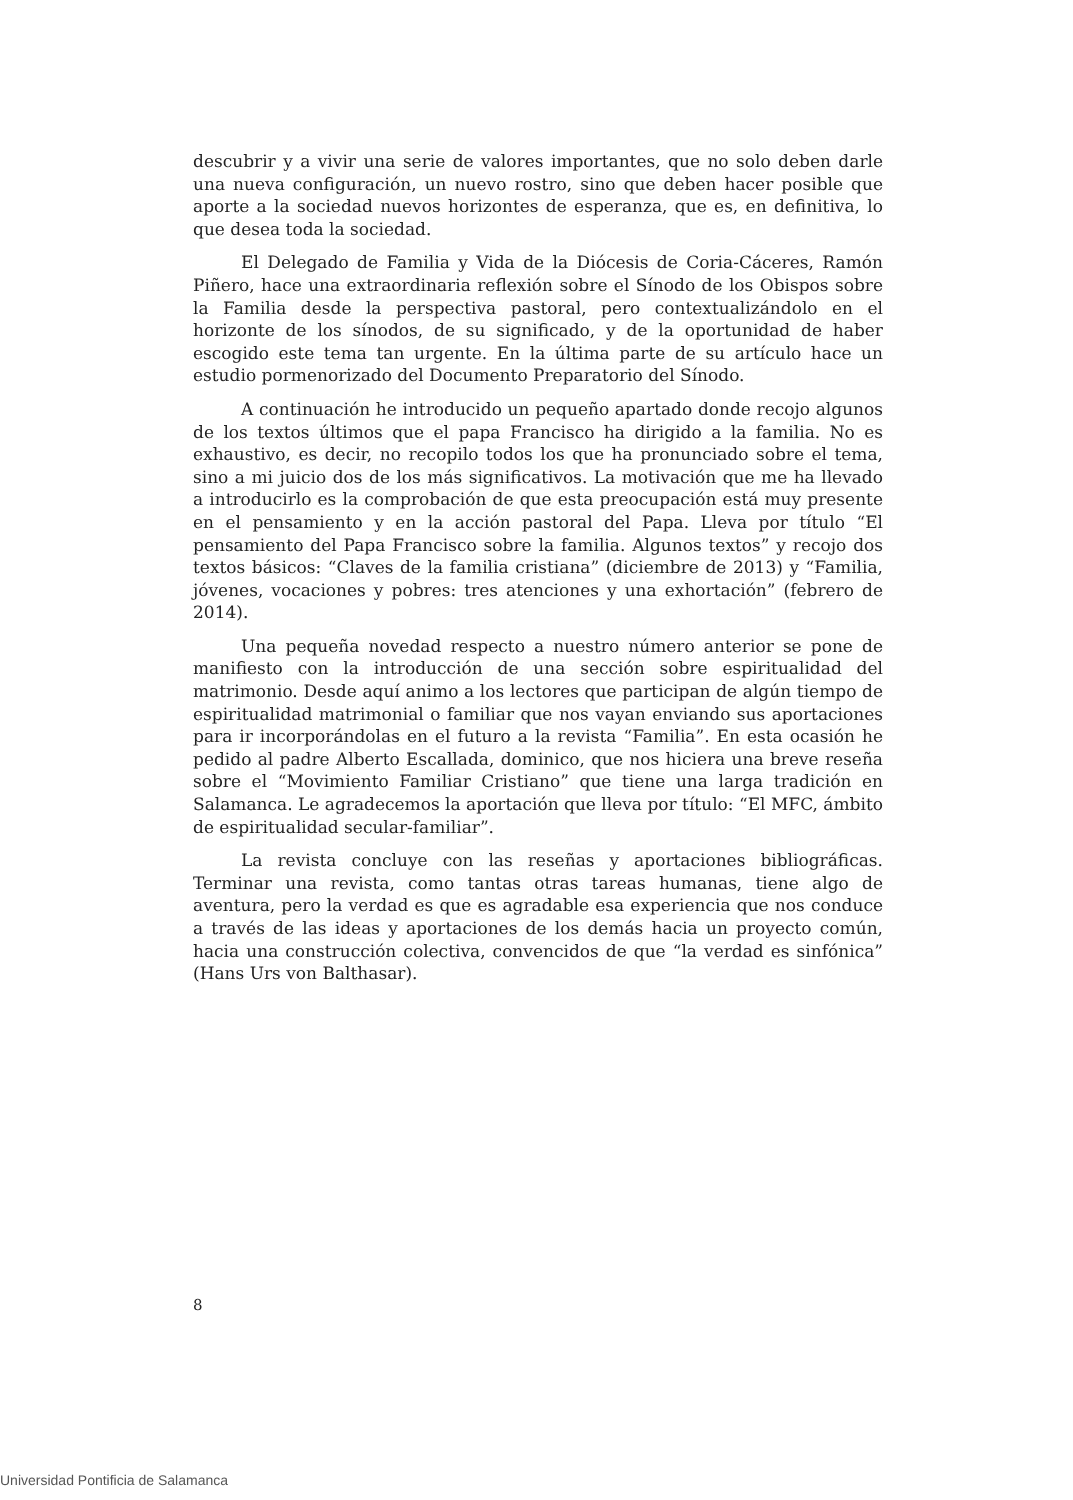descubrir y a vivir una serie de valores importantes, que no solo deben darle una nueva configuración, un nuevo rostro, sino que deben hacer posible que aporte a la sociedad nuevos horizontes de esperanza, que es, en definitiva, lo que desea toda la sociedad.
El Delegado de Familia y Vida de la Diócesis de Coria-Cáceres, Ramón Piñero, hace una extraordinaria reflexión sobre el Sínodo de los Obispos sobre la Familia desde la perspectiva pastoral, pero contextualizándolo en el horizonte de los sínodos, de su significado, y de la oportunidad de haber escogido este tema tan urgente. En la última parte de su artículo hace un estudio pormenorizado del Documento Preparatorio del Sínodo.
A continuación he introducido un pequeño apartado donde recojo algunos de los textos últimos que el papa Francisco ha dirigido a la familia. No es exhaustivo, es decir, no recopilo todos los que ha pronunciado sobre el tema, sino a mi juicio dos de los más significativos. La motivación que me ha llevado a introducirlo es la comprobación de que esta preocupación está muy presente en el pensamiento y en la acción pastoral del Papa. Lleva por título “El pensamiento del Papa Francisco sobre la familia. Algunos textos” y recojo dos textos básicos: “Claves de la familia cristiana” (diciembre de 2013) y “Familia, jóvenes, vocaciones y pobres: tres atenciones y una exhortación” (febrero de 2014).
Una pequeña novedad respecto a nuestro número anterior se pone de manifiesto con la introducción de una sección sobre espiritualidad del matrimonio. Desde aquí animo a los lectores que participan de algún tiempo de espiritualidad matrimonial o familiar que nos vayan enviando sus aportaciones para ir incorporándolas en el futuro a la revista “Familia”. En esta ocasión he pedido al padre Alberto Escallada, dominico, que nos hiciera una breve reseña sobre el “Movimiento Familiar Cristiano” que tiene una larga tradición en Salamanca. Le agradecemos la aportación que lleva por título: “El MFC, ámbito de espiritualidad secular-familiar”.
La revista concluye con las reseñas y aportaciones bibliográficas. Terminar una revista, como tantas otras tareas humanas, tiene algo de aventura, pero la verdad es que es agradable esa experiencia que nos conduce a través de las ideas y aportaciones de los demás hacia un proyecto común, hacia una construcción colectiva, convencidos de que “la verdad es sinfónica” (Hans Urs von Balthasar).
8
Universidad Pontificia de Salamanca